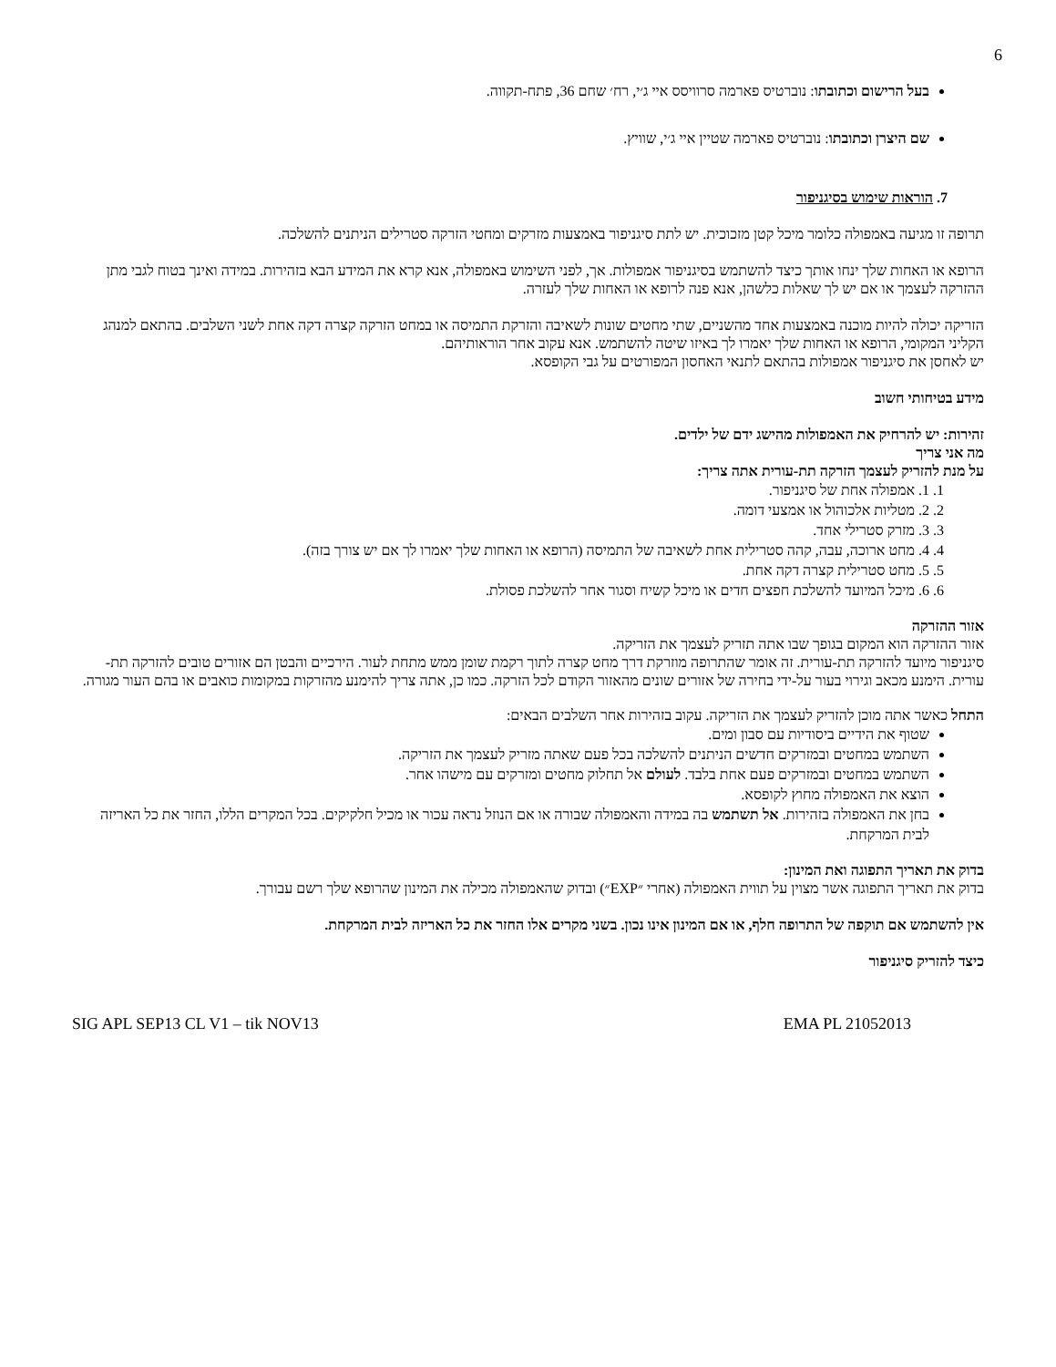6
בעל הרישום וכתובתו: נוברטיס פארמה סרוויסס איי ג׳י, רח׳ שחם 36, פתח-תקווה.
שם היצרן וכתובתו: נוברטיס פארמה שטיין איי ג׳י, שוויץ.
7. הוראות שימוש בסיגניפור
תרופה זו מגיעה באמפולה כלומר מיכל קטן מזכוכית. יש לתת סיגניפור באמצעות מזרקים ומחטי הזרקה סטרילים הניתנים להשלכה.
הרופא או האחות שלך ינחו אותך כיצד להשתמש בסיגניפור אמפולות. אך, לפני השימוש באמפולה, אנא קרא את המידע הבא בזהירות. במידה ואינך בטוח לגבי מתן ההזרקה לעצמך או אם יש לך שאלות כלשהן, אנא פנה לרופא או האחות שלך לעזרה.
הזריקה יכולה להיות מוכנה באמצעות אחד מהשניים, שתי מחטים שונות לשאיבה והזרקת התמיסה או במחט הזרקה קצרה דקה אחת לשני השלבים. בהתאם למנהג הקליני המקומי, הרופא או האחות שלך יאמרו לך באיזו שיטה להשתמש. אנא עקוב אחר הוראותיהם.
יש לאחסן את סיגניפור אמפולות בהתאם לתנאי האחסון המפורטים על גבי הקופסא.
מידע בטיחותי חשוב
זהירות: יש להרחיק את האמפולות מהישג ידם של ילדים.
מה אני צריך
על מנת להזריק לעצמך הזרקה תת-עורית אתה צריך:
1. 1. אמפולה אחת של סיגניפור.
2. 2. מטליות אלכוהול או אמצעי דומה.
3. 3. מזרק סטרילי אחד.
4. 4. מחט ארוכה, עבה, קהה סטרילית אחת לשאיבה של התמיסה (הרופא או האחות שלך יאמרו לך אם יש צורך בזה).
5. 5. מחט סטרילית קצרה דקה אחת.
6. 6. מיכל המיועד להשלכת חפצים חדים או מיכל קשיח וסגור אחר להשלכת פסולת.
אזור ההזרקה
אזור ההזרקה הוא המקום בגופך שבו אתה תזריק לעצמך את הזריקה.
סיגניפור מיועד להזרקה תת-עורית. זה אומר שהתרופה מוזרקת דרך מחט קצרה לתוך רקמת שומן ממש מתחת לעור. הירכיים והבטן הם אזורים טובים להזרקה תת-עורית. הימנע מכאב וגירוי בעור על-ידי בחירה של אזורים שונים מהאזור הקודם לכל הזרקה. כמו כן, אתה צריך להימנע מהזרקות במקומות כואבים או בהם העור מגורה.
התחל כאשר אתה מוכן להזריק לעצמך את הזריקה. עקוב בזהירות אחר השלבים הבאים:
שטוף את הידיים ביסודיות עם סבון ומים.
השתמש במחטים ובמזרקים חדשים הניתנים להשלכה בכל פעם שאתה מזריק לעצמך את הזריקה.
השתמש במחטים ובמזרקים פעם אחת בלבד. לעולם אל תחלוק מחטים ומזרקים עם מישהו אחר.
הוצא את האמפולה מחוץ לקופסא.
בחן את האמפולה בזהירות. אל תשתמש בה במידה והאמפולה שבורה או אם הנוזל נראה עכור או מכיל חלקיקים. בכל המקרים הללו, החזר את כל האריזה לבית המרקחת.
בדוק את תאריך התפוגה ואת המינון:
בדוק את תאריך התפוגה אשר מצוין על תווית האמפולה (אחרי ״EXP״) ובדוק שהאמפולה מכילה את המינון שהרופא שלך רשם עבורך.
אין להשתמש אם תוקפה של התרופה חלף, או אם המינון אינו נכון. בשני מקרים אלו החזר את כל האריזה לבית המרקחת.
כיצד להזריק סיגניפור
SIG APL SEP13 CL V1 – tik NOV13 EMA PL 21052013